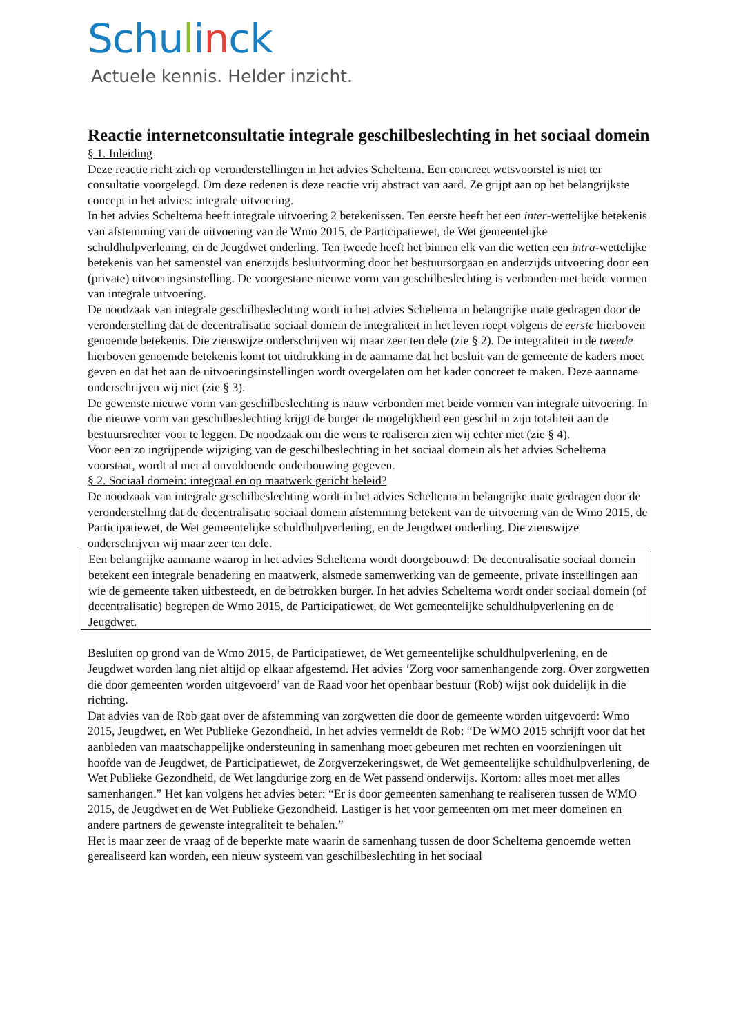Schulinck
Actuele kennis. Helder inzicht.
Reactie internetconsultatie integrale geschilbeslechting in het sociaal domein
§ 1. Inleiding
Deze reactie richt zich op veronderstellingen in het advies Scheltema. Een concreet wetsvoorstel is niet ter consultatie voorgelegd. Om deze redenen is deze reactie vrij abstract van aard. Ze grijpt aan op het belangrijkste concept in het advies: integrale uitvoering.
In het advies Scheltema heeft integrale uitvoering 2 betekenissen. Ten eerste heeft het een inter-wettelijke betekenis van afstemming van de uitvoering van de Wmo 2015, de Participatiewet, de Wet gemeentelijke schuldhulpverlening, en de Jeugdwet onderling. Ten tweede heeft het binnen elk van die wetten een intra-wettelijke betekenis van het samenstel van enerzijds besluitvorming door het bestuursorgaan en anderzijds uitvoering door een (private) uitvoeringsinstelling. De voorgestane nieuwe vorm van geschilbeslechting is verbonden met beide vormen van integrale uitvoering.
De noodzaak van integrale geschilbeslechting wordt in het advies Scheltema in belangrijke mate gedragen door de veronderstelling dat de decentralisatie sociaal domein de integraliteit in het leven roept volgens de eerste hierboven genoemde betekenis. Die zienswijze onderschrijven wij maar zeer ten dele (zie § 2). De integraliteit in de tweede hierboven genoemde betekenis komt tot uitdrukking in de aanname dat het besluit van de gemeente de kaders moet geven en dat het aan de uitvoeringsinstellingen wordt overgelaten om het kader concreet te maken. Deze aanname onderschrijven wij niet (zie § 3).
De gewenste nieuwe vorm van geschilbeslechting is nauw verbonden met beide vormen van integrale uitvoering. In die nieuwe vorm van geschilbeslechting krijgt de burger de mogelijkheid een geschil in zijn totaliteit aan de bestuursrechter voor te leggen. De noodzaak om die wens te realiseren zien wij echter niet (zie § 4).
Voor een zo ingrijpende wijziging van de geschilbeslechting in het sociaal domein als het advies Scheltema voorstaat, wordt al met al onvoldoende onderbouwing gegeven.
§ 2. Sociaal domein: integraal en op maatwerk gericht beleid?
De noodzaak van integrale geschilbeslechting wordt in het advies Scheltema in belangrijke mate gedragen door de veronderstelling dat de decentralisatie sociaal domein afstemming betekent van de uitvoering van de Wmo 2015, de Participatiewet, de Wet gemeentelijke schuldhulpverlening, en de Jeugdwet onderling. Die zienswijze onderschrijven wij maar zeer ten dele.
Een belangrijke aanname waarop in het advies Scheltema wordt doorgebouwd: De decentralisatie sociaal domein betekent een integrale benadering en maatwerk, alsmede samenwerking van de gemeente, private instellingen aan wie de gemeente taken uitbesteedt, en de betrokken burger. In het advies Scheltema wordt onder sociaal domein (of decentralisatie) begrepen de Wmo 2015, de Participatiewet, de Wet gemeentelijke schuldhulpverlening en de Jeugdwet.
Besluiten op grond van de Wmo 2015, de Participatiewet, de Wet gemeentelijke schuldhulpverlening, en de Jeugdwet worden lang niet altijd op elkaar afgestemd. Het advies ‘Zorg voor samenhangende zorg. Over zorgwetten die door gemeenten worden uitgevoerd’ van de Raad voor het openbaar bestuur (Rob) wijst ook duidelijk in die richting.
Dat advies van de Rob gaat over de afstemming van zorgwetten die door de gemeente worden uitgevoerd: Wmo 2015, Jeugdwet, en Wet Publieke Gezondheid. In het advies vermeldt de Rob: “De WMO 2015 schrijft voor dat het aanbieden van maatschappelijke ondersteuning in samenhang moet gebeuren met rechten en voorzieningen uit hoofde van de Jeugdwet, de Participatiewet, de Zorgverzekeringswet, de Wet gemeentelijke schuldhulpverlening, de Wet Publieke Gezondheid, de Wet langdurige zorg en de Wet passend onderwijs. Kortom: alles moet met alles samenhangen.” Het kan volgens het advies beter: “Er is door gemeenten samenhang te realiseren tussen de WMO 2015, de Jeugdwet en de Wet Publieke Gezondheid. Lastiger is het voor gemeenten om met meer domeinen en andere partners de gewenste integraliteit te behalen.”
Het is maar zeer de vraag of de beperkte mate waarin de samenhang tussen de door Scheltema genoemde wetten gerealiseerd kan worden, een nieuw systeem van geschilbeslechting in het sociaal